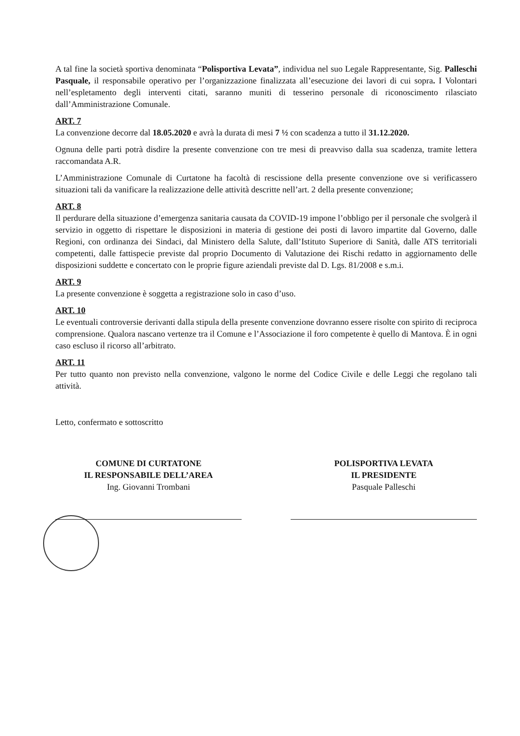A tal fine la società sportiva denominata “Polisportiva Levata”, individua nel suo Legale Rappresentante, Sig. Palleschi Pasquale, il responsabile operativo per l’organizzazione finalizzata all’esecuzione dei lavori di cui sopra. I Volontari nell’espletamento degli interventi citati, saranno muniti di tesserino personale di riconoscimento rilasciato dall’Amministrazione Comunale.
ART. 7
La convenzione decorre dal 18.05.2020 e avrà la durata di mesi 7 ½ con scadenza a tutto il 31.12.2020.
Ognuna delle parti potrà disdire la presente convenzione con tre mesi di preavviso dalla sua scadenza, tramite lettera raccomandata A.R.
L’Amministrazione Comunale di Curtatone ha facoltà di rescissione della presente convenzione ove si verificassero situazioni tali da vanificare la realizzazione delle attività descritte nell’art. 2 della presente convenzione;
ART. 8
Il perdurare della situazione d’emergenza sanitaria causata da COVID-19 impone l’obbligo per il personale che svolgerà il servizio in oggetto di rispettare le disposizioni in materia di gestione dei posti di lavoro impartite dal Governo, dalle Regioni, con ordinanza dei Sindaci, dal Ministero della Salute, dall’Istituto Superiore di Sanità, dalle ATS territoriali competenti, dalle fattispecie previste dal proprio Documento di Valutazione dei Rischi redatto in aggiornamento delle disposizioni suddette e concertato con le proprie figure aziendali previste dal D. Lgs. 81/2008 e s.m.i.
ART. 9
La presente convenzione è soggetta a registrazione solo in caso d’uso.
ART. 10
Le eventuali controversie derivanti dalla stipula della presente convenzione dovranno essere risolte con spirito di reciproca comprensione. Qualora nascano vertenze tra il Comune e l’Associazione il foro competente è quello di Mantova. È in ogni caso escluso il ricorso all’arbitrato.
ART. 11
Per tutto quanto non previsto nella convenzione, valgono le norme del Codice Civile e delle Leggi che regolano tali attività.
Letto, confermato e sottoscritto
COMUNE DI CURTATONE
IL RESPONSABILE DELL’AREA
Ing. Giovanni Trombani
POLISPORTIVA LEVATA
IL PRESIDENTE
Pasquale Palleschi